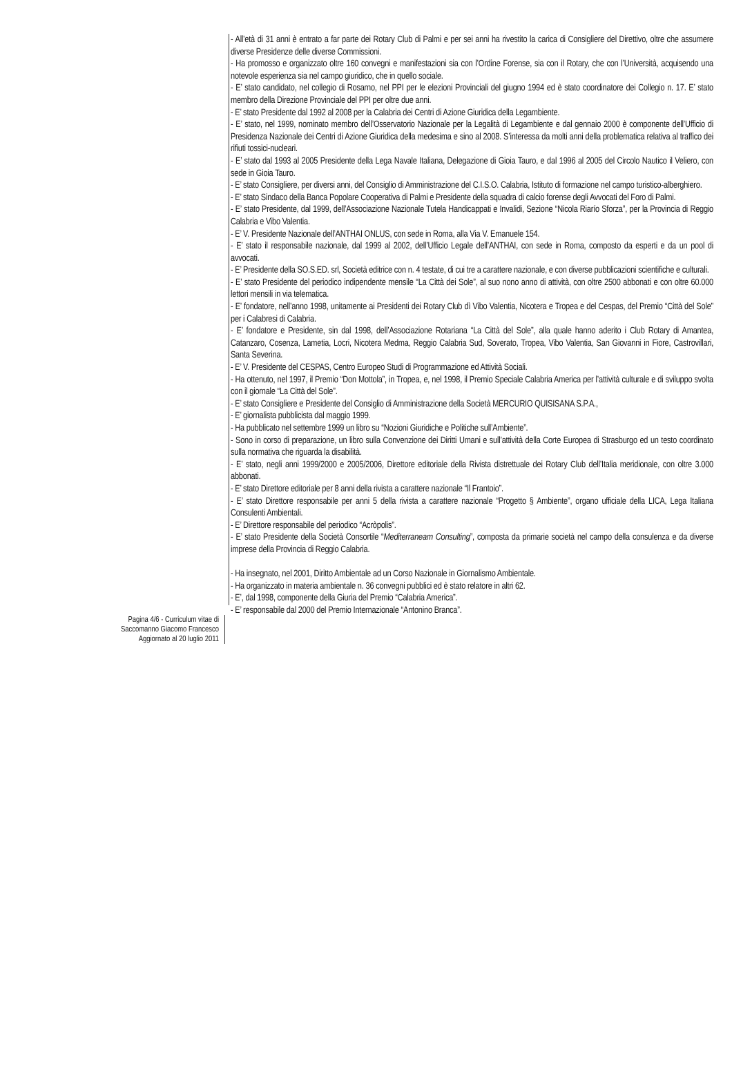- All’età di 31 anni è entrato a far parte dei Rotary Club di Palmi e per sei anni ha rivestito la carica di Consigliere del Direttivo, oltre che assumere diverse Presidenze delle diverse Commissioni.
- Ha promosso e organizzato oltre 160 convegni e manifestazioni sia con l’Ordine Forense, sia con il Rotary, che con l’Università, acquisendo una notevole esperienza sia nel campo giuridico, che in quello sociale.
- E’ stato candidato, nel collegio di Rosarno, nel PPI per le elezioni Provinciali del giugno 1994 ed è stato coordinatore dei Collegio n. 17. E’ stato membro della Direzione Provinciale del PPI per oltre due anni.
- E’ stato Presidente dal 1992 al 2008 per la Calabria dei Centri di Azione Giuridica della Legambiente.
- E’ stato, nel 1999, nominato membro dell’Osservatorio Nazionale per la Legalità di Legambiente e dal gennaio 2000 è componente dell’Ufficio di Presidenza Nazionale dei Centri di Azione Giuridica della medesima e sino al 2008. S’interessa da molti anni della problematica relativa al traffico dei rifiuti tossici-nucleari.
- E’ stato dal 1993 al 2005 Presidente della Lega Navale Italiana, Delegazione di Gioia Tauro, e dal 1996 al 2005 del Circolo Nautico il Veliero, con sede in Gioia Tauro.
- E’ stato Consigliere, per diversi anni, del Consiglio di Amministrazione del C.I.S.O. Calabria, Istituto di formazione nel campo turistico-alberghiero.
- E’ stato Sindaco della Banca Popolare Cooperativa di Palmi e Presidente della squadra di calcio forense degli Avvocati del Foro di Palmi.
- E’ stato Presidente, dal 1999, dell’Associazione Nazionale Tutela Handicappati e Invalidi, Sezione “Nicola Riarío Sforza”, per la Provincia di Reggio Calabria e Vibo Valentia.
- E’ V. Presidente Nazionale dell’ANTHAI ONLUS, con sede in Roma, alla Via V. Emanuele 154.
- E’ stato il responsabile nazionale, dal 1999 al 2002, dell’Ufficio Legale dell’ANTHAI, con sede in Roma, composto da esperti e da un pool di avvocati.
- E’ Presidente della SO.S.ED. srl, Società editrice con n. 4 testate, di cui tre a carattere nazionale, e con diverse pubblicazioni scientifiche e culturali.
- E’ stato Presidente del periodico indipendente mensile “La Città dei Sole”, al suo nono anno di attività, con oltre 2500 abbonati e con oltre 60.000 lettori mensili in via telematica.
- E’ fondatore, nell’anno 1998, unitamente ai Presidenti dei Rotary Club dì Vibo Valentia, Nicotera e Tropea e del Cespas, del Premio “Città del Sole” per i Calabresi di Calabria.
- E’ fondatore e Presidente, sin dal 1998, dell’Associazione Rotariana “La Città del Sole”, alla quale hanno aderito i Club Rotary di Amantea, Catanzaro, Cosenza, Lametia, Locri, Nicotera Medma, Reggio Calabria Sud, Soverato, Tropea, Vibo Valentia, San Giovanni in Fiore, Castrovillari, Santa Severina.
- E’ V. Presidente del CESPAS, Centro Europeo Studi di Programmazione ed Attività Sociali.
- Ha ottenuto, nel 1997, il Premio “Don Mottola”, in Tropea, e, nel 1998, il Premio Speciale Calabria America per l’attività culturale e di sviluppo svolta con il giornale “La Città del Sole”.
- E’ stato Consigliere e Presidente del Consiglio di Amministrazione della Società MERCURIO QUISISANA S.P.A.,
- E’ giornalista pubblicista dal maggio 1999.
- Ha pubblicato nel settembre 1999 un libro su “Nozioni Giuridiche e Politiche sull’Ambiente”.
- Sono in corso di preparazione, un libro sulla Convenzione dei Diritti Umani e sull’attività della Corte Europea di Strasburgo ed un testo coordinato sulla normativa che riguarda la disabilità.
- E’ stato, negli anni 1999/2000 e 2005/2006, Direttore editoriale della Rivista distrettuale dei Rotary Club dell’Italia meridionale, con oltre 3.000 abbonati.
- E’ stato Direttore editoriale per 8 anni della rivista a carattere nazionale “Il Frantoio”.
- E’ stato Direttore responsabile per anni 5 della rivista a carattere nazionale “Progetto § Ambiente”, organo ufficiale della LICA, Lega Italiana Consulenti Ambientali.
- E’ Direttore responsabile del periodico “Acròpolis”.
- E’ stato Presidente della Società Consortile “Mediterraneam Consulting”, composta da primarie società nel campo della consulenza e da diverse imprese della Provincia di Reggio Calabria.
- Ha insegnato, nel 2001, Diritto Ambientale ad un Corso Nazionale in Giornalismo Ambientale.
- Ha organizzato in materia ambientale n. 36 convegni pubblici ed è stato relatore in altri 62.
- E’, dal 1998, componente della Giuria del Premio “Calabria America”.
- E’ responsabile dal 2000 del Premio Internazionale “Antonino Branca”.
Pagina 4/6 - Curriculum vitae di
Saccomanno Giacomo Francesco
Aggiornato al 20 luglio 2011